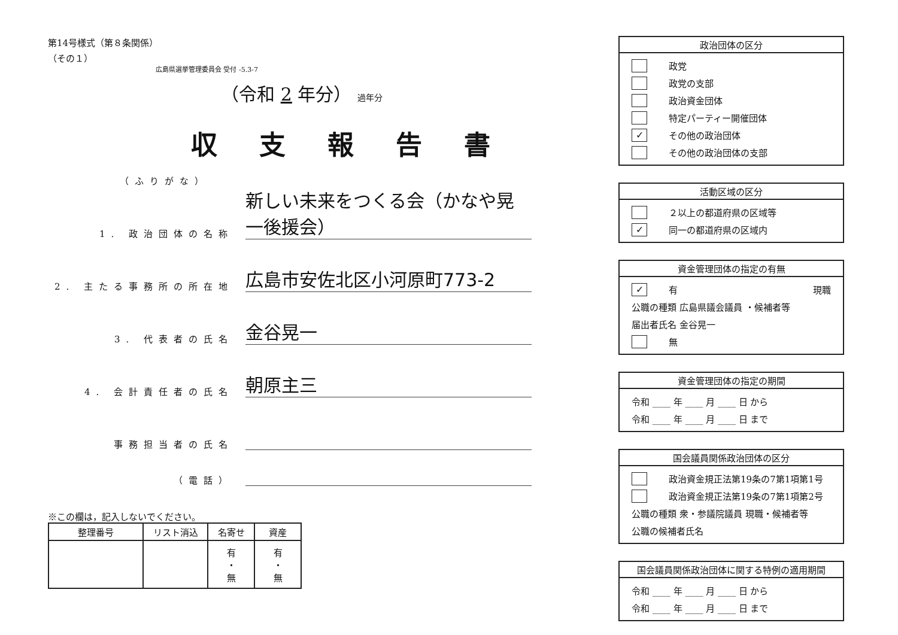第14号様式（第８条関係）
（その１）
広島県選挙管理委員会 受付 -5.3-7
（令和 2 年分） 過年分
収支報告書
（ふりがな）
1. 政治団体の名称
新しい未来をつくる会（かなや晃一後援会）
2. 主たる事務所の所在地
広島市安佐北区小河原町773-2
3. 代表者の氏名
金谷晃一
4. 会計責任者の氏名
朝原主三
事務担当者の氏名
（電話）
※この欄は，記入しないでください。
| 整理番号 | リスト消込 | 名寄せ | 資産 |
| --- | --- | --- | --- |
| | | 有 ・ 無 | 有 ・ 無 |
政治団体の区分
政党
政党の支部
政治資金団体
特定パーティー開催団体
✓ その他の政治団体
その他の政治団体の支部
活動区域の区分
２以上の都道府県の区域等
✓ 同一の都道府県の区域内
資金管理団体の指定の有無
✓ 有 現職
公職の種類 広島県議会議員 ・候補者等
届出者氏名 金谷晃一
無
資金管理団体の指定の期間
令和 ____ 年 ____ 月 ____ 日 から
令和 ____ 年 ____ 月 ____ 日 まで
国会議員関係政治団体の区分
政治資金規正法第19条の7第1項第1号
政治資金規正法第19条の7第1項第2号
公職の種類 衆・参議院議員 現職・候補者等
公職の候補者氏名
国会議員関係政治団体に関する特例の適用期間
令和 ____ 年 ____ 月 ____ 日 から
令和 ____ 年 ____ 月 ____ 日 まで